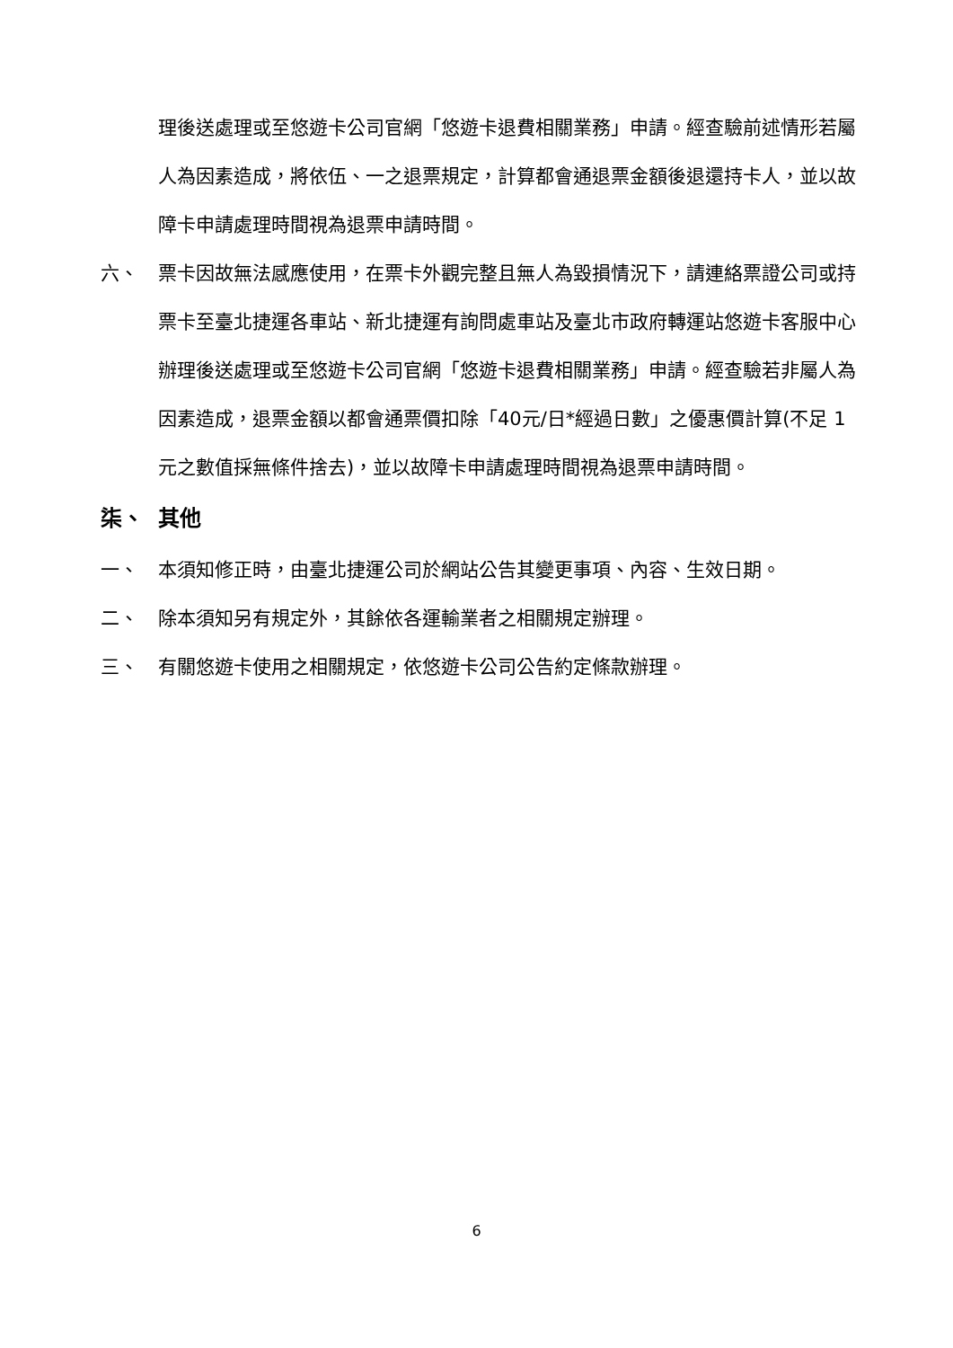理後送處理或至悠遊卡公司官網「悠遊卡退費相關業務」申請。經查驗前述情形若屬人為因素造成，將依伍、一之退票規定，計算都會通退票金額後退還持卡人，並以故障卡申請處理時間視為退票申請時間。
六、 票卡因故無法感應使用，在票卡外觀完整且無人為毀損情況下，請連絡票證公司或持票卡至臺北捷運各車站、新北捷運有詢問處車站及臺北市政府轉運站悠遊卡客服中心辦理後送處理或至悠遊卡公司官網「悠遊卡退費相關業務」申請。經查驗若非屬人為因素造成，退票金額以都會通票價扣除「40元/日*經過日數」之優惠價計算(不足 1 元之數值採無條件捨去)，並以故障卡申請處理時間視為退票申請時間。
柒、 其他
一、 本須知修正時，由臺北捷運公司於網站公告其變更事項、內容、生效日期。
二、 除本須知另有規定外，其餘依各運輸業者之相關規定辦理。
三、 有關悠遊卡使用之相關規定，依悠遊卡公司公告約定條款辦理。
6